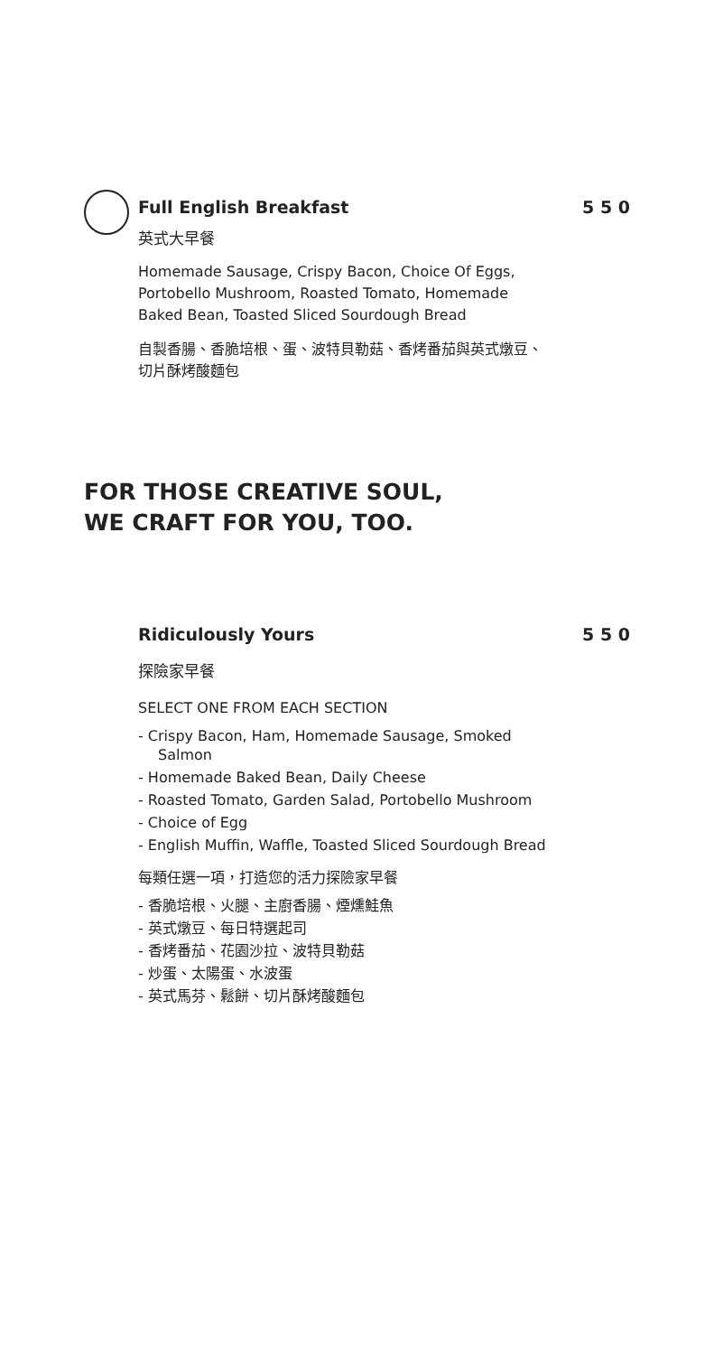Full English Breakfast 5 5 0
英式大早餐
Homemade Sausage, Crispy Bacon, Choice Of Eggs, Portobello Mushroom, Roasted Tomato, Homemade Baked Bean, Toasted Sliced Sourdough Bread
自製香腸、香脆培根、蛋、波特貝勒菇、香烤番茄與英式燉豆、切片酥烤酸麵包
FOR THOSE CREATIVE SOUL,
WE CRAFT FOR YOU, TOO.
Ridiculously Yours 5 5 0
探險家早餐
SELECT ONE FROM EACH SECTION
- Crispy Bacon, Ham, Homemade Sausage, Smoked Salmon
- Homemade Baked Bean, Daily Cheese
- Roasted Tomato, Garden Salad, Portobello Mushroom
- Choice of Egg
- English Muffin, Waffle, Toasted Sliced Sourdough Bread
每類任選一項，打造您的活力探險家早餐
- 香脆培根、火腿、主廚香腸、煙燻鮭魚
- 英式燉豆、每日特選起司
- 香烤番茄、花園沙拉、波特貝勒菇
- 炒蛋、太陽蛋、水波蛋
- 英式馬芬、鬆餅、切片酥烤酸麵包